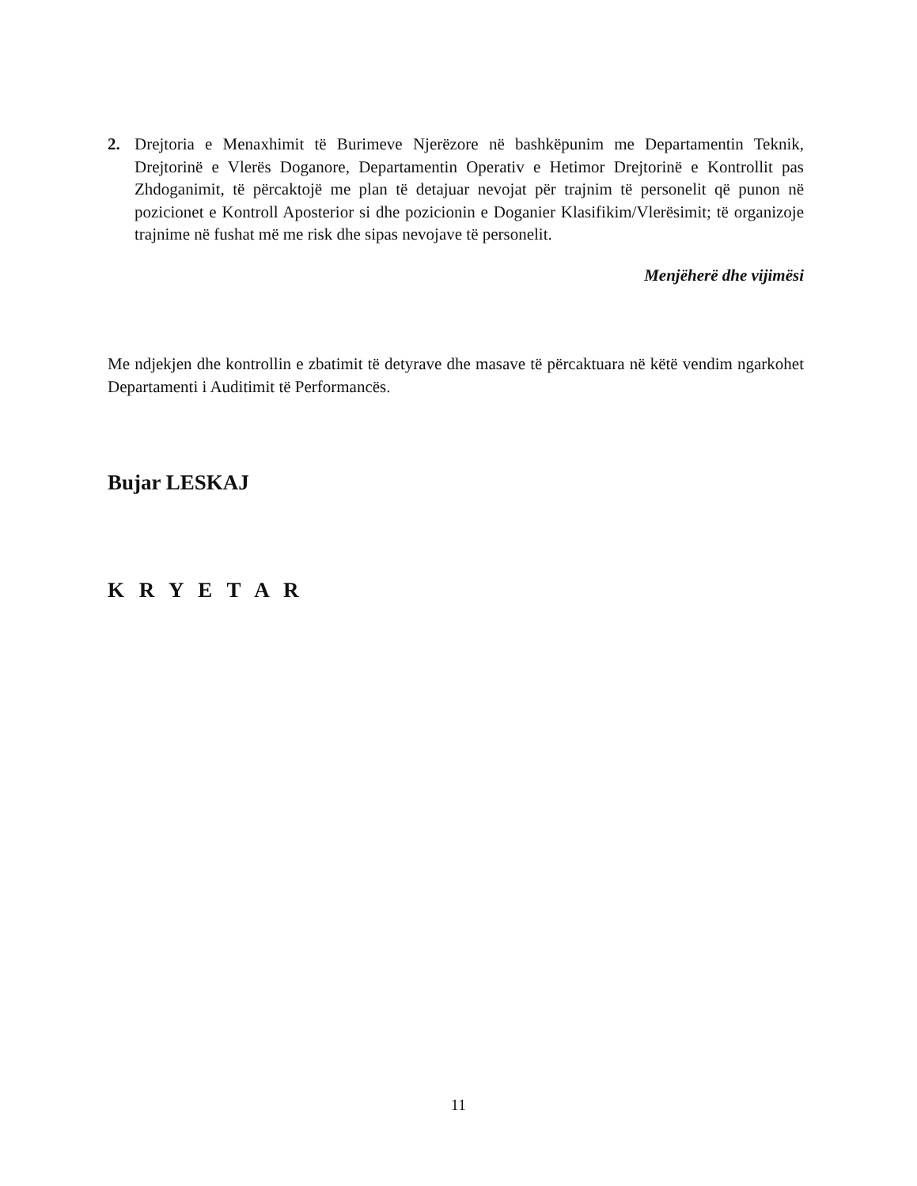2. Drejtoria e Menaxhimit të Burimeve Njerëzore në bashkëpunim me Departamentin Teknik, Drejtorinë e Vlerës Doganore, Departamentin Operativ e Hetimor Drejtorinë e Kontrollit pas Zhdoganimit, të përcaktojë me plan të detajuar nevojat për trajnim të personelit që punon në pozicionet e Kontroll Aposterior si dhe pozicionin e Doganier Klasifikim/Vlerësimit; të organizoje trajnime në fushat më me risk dhe sipas nevojave të personelit.
Menjëherë dhe vijimësi
Me ndjekjen dhe kontrollin e zbatimit të detyrave dhe masave të përcaktuara në këtë vendim ngarkohet Departamenti i Auditimit të Performancës.
Bujar LESKAJ
K R Y E T A R
11